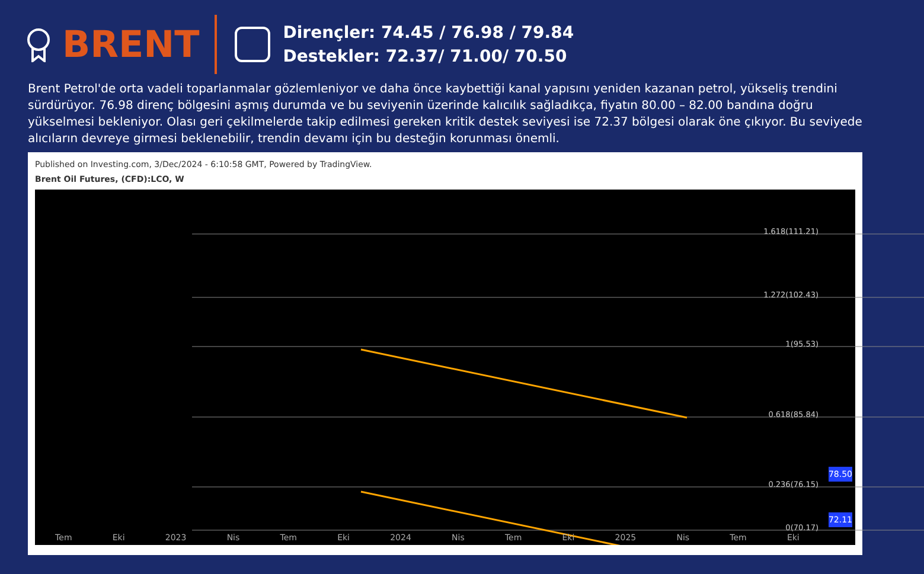BRENT
Dirençler: 74.45 / 76.98 / 79.84
Destekler: 72.37/ 71.00/ 70.50
Brent Petrol'de orta vadeli toparlanmalar gözlemleniyor ve daha önce kaybettiği kanal yapısını yeniden kazanan petrol, yükseliş trendini sürdürüyor. 76.98 direnç bölgesini aşmış durumda ve bu seviyenin üzerinde kalıcılık sağladıkça, fiyatın 80.00 – 82.00 bandına doğru yükselmesi bekleniyor. Olası geri çekilmelerde takip edilmesi gereken kritik destek seviyesi ise 72.37 bölgesi olarak öne çıkıyor. Bu seviyede alıcıların devreye girmesi beklenebilir, trendin devamı için bu desteğin korunması önemli.
Published on Investing.com, 3/Dec/2024 - 6:10:58 GMT, Powered by TradingView.
Brent Oil Futures, (CFD):LCO, W
1.618(111.21)
1.272(102.43)
1(95.53)
0.618(85.84)
0.236(76.15)
0(70.17)
78.50
72.11
Tem Eki 2023 Nis Tem Eki 2024 Nis Tem Eki 2025 Nis Tem Eki